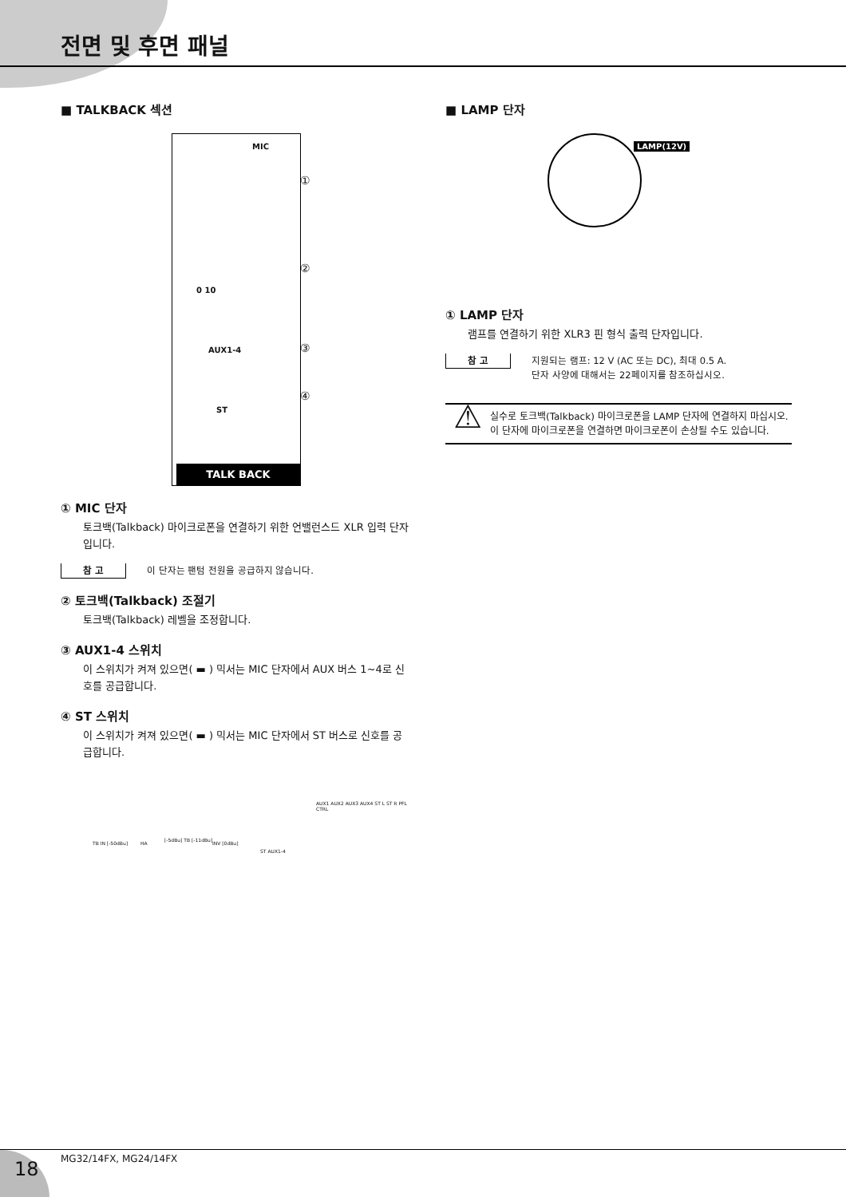전면 및 후면 패널
■ TALKBACK 섹션
MIC
①
②
0 10
③
AUX1-4
④
ST
TALK BACK
① MIC 단자
토크백(Talkback) 마이크로폰을 연결하기 위한 언밸런스드 XLR 입력 단자입니다.
참 고 이 단자는 팬텀 전원을 공급하지 않습니다.
② 토크백(Talkback) 조절기
토크백(Talkback) 레벨을 조정합니다.
③ AUX1-4 스위치
이 스위치가 켜져 있으면( ▬ ) 믹서는 MIC 단자에서 AUX 버스 1~4로 신호를 공급합니다.
④ ST 스위치
이 스위치가 켜져 있으면( ▬ ) 믹서는 MIC 단자에서 ST 버스로 신호를 공급합니다.
TB IN [-50dBu] HA
[-5dBu] TB [-11dBu]
INV [0dBu]
ST AUX1-4
AUX1 AUX2 AUX3 AUX4 ST L ST R PFL CTRL
■ LAMP 단자
LAMP(12V)
① LAMP 단자
램프를 연결하기 위한 XLR3 핀 형식 출력 단자입니다.
참 고 지원되는 램프: 12 V (AC 또는 DC), 최대 0.5 A.
단자 사양에 대해서는 22페이지를 참조하십시오.
⚠
실수로 토크백(Talkback) 마이크로폰을 LAMP 단자에 연결하지 마십시오. 이 단자에 마이크로폰을 연결하면 마이크로폰이 손상될 수도 있습니다.
18 MG32/14FX, MG24/14FX